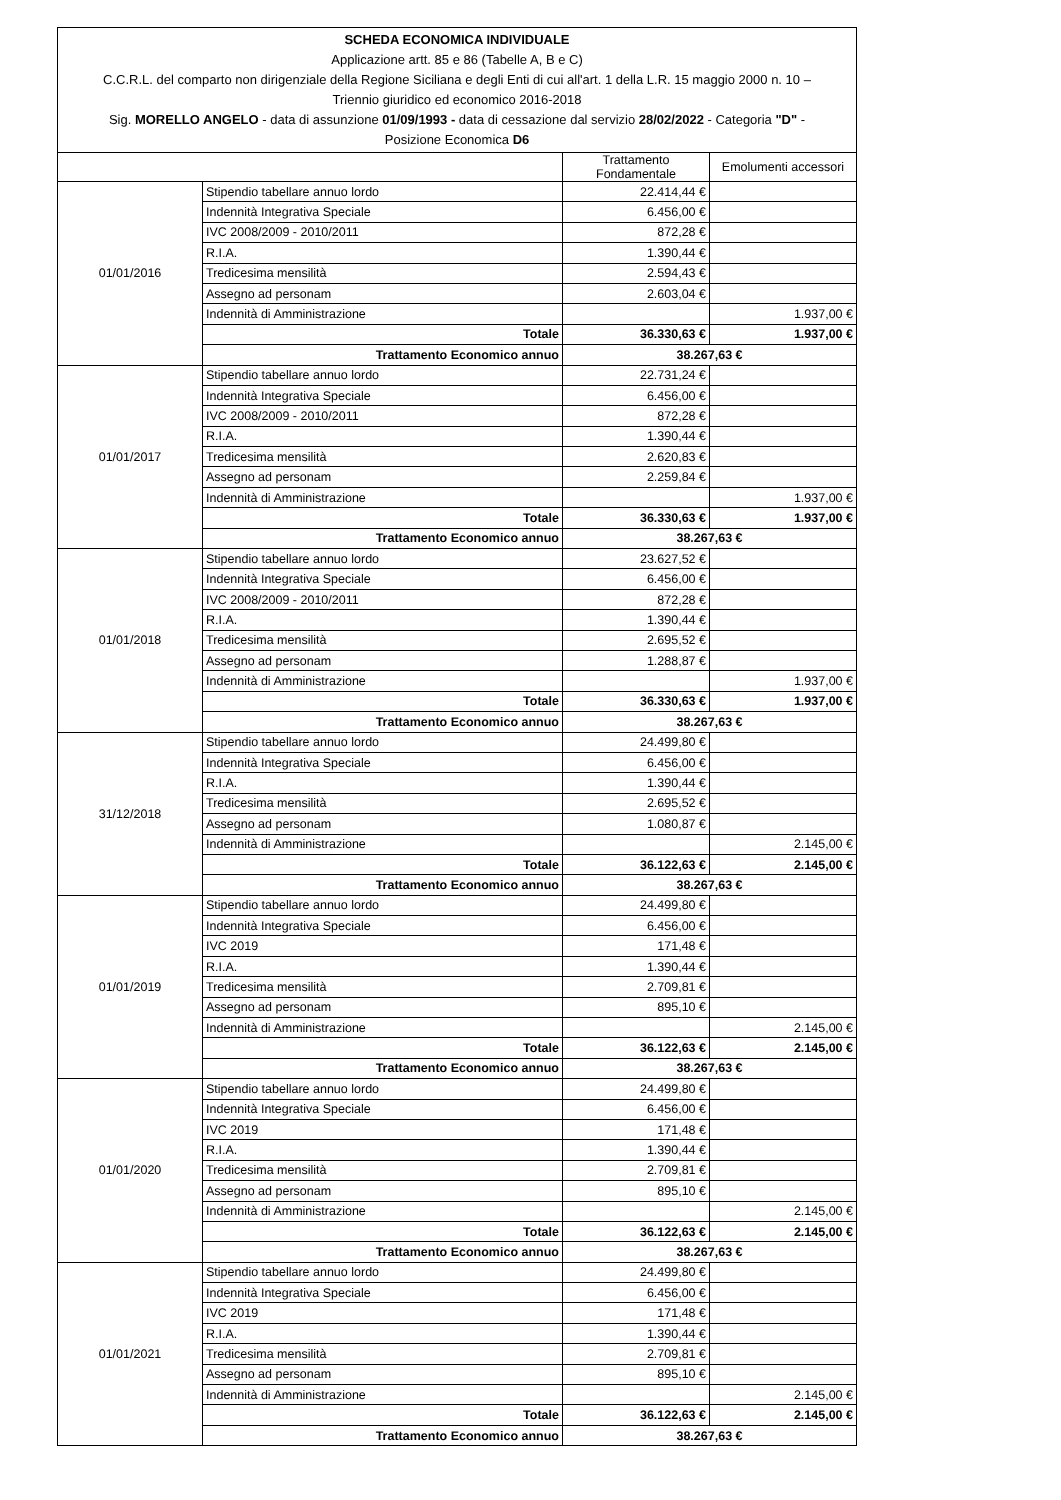| SCHEDA ECONOMICA INDIVIDUALE Applicazione artt. 85 e 86 (Tabelle A, B e C) C.C.R.L. del comparto non dirigenziale della Regione Siciliana e degli Enti di cui all'art. 1 della L.R. 15 maggio 2000 n. 10 – Triennio giuridico ed economico 2016-2018 Sig. MORELLO ANGELO - data di assunzione 01/09/1993 - data di cessazione dal servizio 28/02/2022 - Categoria "D" - Posizione Economica D6 | | | |
| | | Trattamento Fondamentale | Emolumenti accessori |
| 01/01/2016 | Stipendio tabellare annuo lordo | 22.414,44 € | |
| | Indennità Integrativa Speciale | 6.456,00 € | |
| | IVC 2008/2009 - 2010/2011 | 872,28 € | |
| | R.I.A. | 1.390,44 € | |
| | Tredicesima mensilità | 2.594,43 € | |
| | Assegno ad personam | 2.603,04 € | |
| | Indennità di Amministrazione | | 1.937,00 € |
| | Totale | 36.330,63 € | 1.937,00 € |
| | Trattamento Economico annuo | 38.267,63 € | |
| 01/01/2017 | Stipendio tabellare annuo lordo | 22.731,24 € | |
| | Indennità Integrativa Speciale | 6.456,00 € | |
| | IVC 2008/2009 - 2010/2011 | 872,28 € | |
| | R.I.A. | 1.390,44 € | |
| | Tredicesima mensilità | 2.620,83 € | |
| | Assegno ad personam | 2.259,84 € | |
| | Indennità di Amministrazione | | 1.937,00 € |
| | Totale | 36.330,63 € | 1.937,00 € |
| | Trattamento Economico annuo | 38.267,63 € | |
| 01/01/2018 | Stipendio tabellare annuo lordo | 23.627,52 € | |
| | Indennità Integrativa Speciale | 6.456,00 € | |
| | IVC 2008/2009 - 2010/2011 | 872,28 € | |
| | R.I.A. | 1.390,44 € | |
| | Tredicesima mensilità | 2.695,52 € | |
| | Assegno ad personam | 1.288,87 € | |
| | Indennità di Amministrazione | | 1.937,00 € |
| | Totale | 36.330,63 € | 1.937,00 € |
| | Trattamento Economico annuo | 38.267,63 € | |
| 31/12/2018 | Stipendio tabellare annuo lordo | 24.499,80 € | |
| | Indennità Integrativa Speciale | 6.456,00 € | |
| | R.I.A. | 1.390,44 € | |
| | Tredicesima mensilità | 2.695,52 € | |
| | Assegno ad personam | 1.080,87 € | |
| | Indennità di Amministrazione | | 2.145,00 € |
| | Totale | 36.122,63 € | 2.145,00 € |
| | Trattamento Economico annuo | 38.267,63 € | |
| 01/01/2019 | Stipendio tabellare annuo lordo | 24.499,80 € | |
| | Indennità Integrativa Speciale | 6.456,00 € | |
| | IVC 2019 | 171,48 € | |
| | R.I.A. | 1.390,44 € | |
| | Tredicesima mensilità | 2.709,81 € | |
| | Assegno ad personam | 895,10 € | |
| | Indennità di Amministrazione | | 2.145,00 € |
| | Totale | 36.122,63 € | 2.145,00 € |
| | Trattamento Economico annuo | 38.267,63 € | |
| 01/01/2020 | Stipendio tabellare annuo lordo | 24.499,80 € | |
| | Indennità Integrativa Speciale | 6.456,00 € | |
| | IVC 2019 | 171,48 € | |
| | R.I.A. | 1.390,44 € | |
| | Tredicesima mensilità | 2.709,81 € | |
| | Assegno ad personam | 895,10 € | |
| | Indennità di Amministrazione | | 2.145,00 € |
| | Totale | 36.122,63 € | 2.145,00 € |
| | Trattamento Economico annuo | 38.267,63 € | |
| 01/01/2021 | Stipendio tabellare annuo lordo | 24.499,80 € | |
| | Indennità Integrativa Speciale | 6.456,00 € | |
| | IVC 2019 | 171,48 € | |
| | R.I.A. | 1.390,44 € | |
| | Tredicesima mensilità | 2.709,81 € | |
| | Assegno ad personam | 895,10 € | |
| | Indennità di Amministrazione | | 2.145,00 € |
| | Totale | 36.122,63 € | 2.145,00 € |
| | Trattamento Economico annuo | 38.267,63 € | |